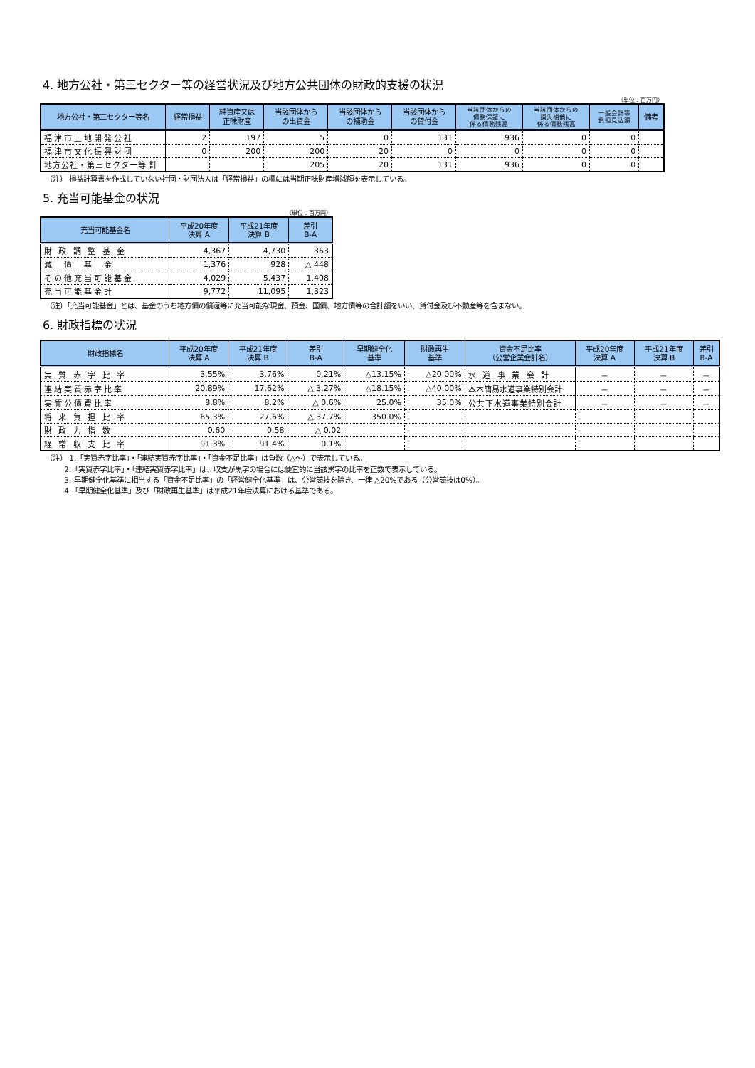4. 地方公社・第三セクター等の経営状況及び地方公共団体の財政的支援の状況
（単位：百万円）
| 地方公社・第三セクター等名 | 経常損益 | 純資産又は 正味財産 | 当該団体から の出資金 | 当該団体から の補助金 | 当該団体から の貸付金 | 当該団体からの 債務保証に 係る債務残高 | 当該団体からの 損失補償に 係る債務残高 | 一般会計等 負担見込額 | 備考 |
| --- | --- | --- | --- | --- | --- | --- | --- | --- | --- |
| 福津市土地開発公社 | 2 | 197 | 5 | 0 | 131 | 936 | 0 | 0 | |
| 福津市文化振興財団 | 0 | 200 | 200 | 20 | 0 | 0 | 0 | 0 | |
| 地方公社・第三セクター等 計 | | | 205 | 20 | 131 | 936 | 0 | 0 | |
（注） 損益計算書を作成していない社団・財団法人は「経常損益」の欄には当期正味財産増減額を表示している。
5. 充当可能基金の状況
（単位：百万円）
| 充当可能基金名 | 平成20年度 決算 A | 平成21年度 決算 B | 差引 B-A |
| --- | --- | --- | --- |
| 財 政 調 整 基 金 | 4,367 | 4,730 | 363 |
| 減 債 基 金 | 1,376 | 928 | △ 448 |
| その他充当可能基金 | 4,029 | 5,437 | 1,408 |
| 充当可能基金計 | 9,772 | 11,095 | 1,323 |
（注）「充当可能基金」とは、基金のうち地方債の償還等に充当可能な現金、預金、国債、地方債等の合計額をいい、貸付金及び不動産等を含まない。
6. 財政指標の状況
| 財政指標名 | 平成20年度 決算 A | 平成21年度 決算 B | 差引 B-A | 早期健全化 基準 | 財政再生 基準 | 資金不足比率 （公営企業会計名） | 平成20年度 決算 A | 平成21年度 決算 B | 差引 B-A |
| --- | --- | --- | --- | --- | --- | --- | --- | --- | --- |
| 実 質 赤 字 比 率 | 3.55% | 3.76% | 0.21% | △13.15% | △20.00% | 水 道 事 業 会 計 | － | － | － |
| 連結実質赤字比率 | 20.89% | 17.62% | △ 3.27% | △18.15% | △40.00% | 本木簡易水道事業特別会計 | － | － | － |
| 実質公債費比率 | 8.8% | 8.2% | △ 0.6% | 25.0% | 35.0% | 公共下水道事業特別会計 | － | － | － |
| 将 来 負 担 比 率 | 65.3% | 27.6% | △ 37.7% | 350.0% | | | | | |
| 財 政 力 指 数 | 0.60 | 0.58 | △ 0.02 | | | | | | |
| 経 常 収 支 比 率 | 91.3% | 91.4% | 0.1% | | | | | | |
（注） 1.「実質赤字比率」・「連結実質赤字比率」・「資金不足比率」は負数（△～）で表示している。
   2.「実質赤字比率」・「連結実質赤字比率」は、収支が黒字の場合には便宜的に当該黒字の比率を正数で表示している。
   3. 早期健全化基準に相当する「資金不足比率」の「経営健全化基準」は、公営競技を除き、一律 △20%である（公営競技は0%）。
   4.「早期健全化基準」及び「財政再生基準」は平成21年度決算における基準である。